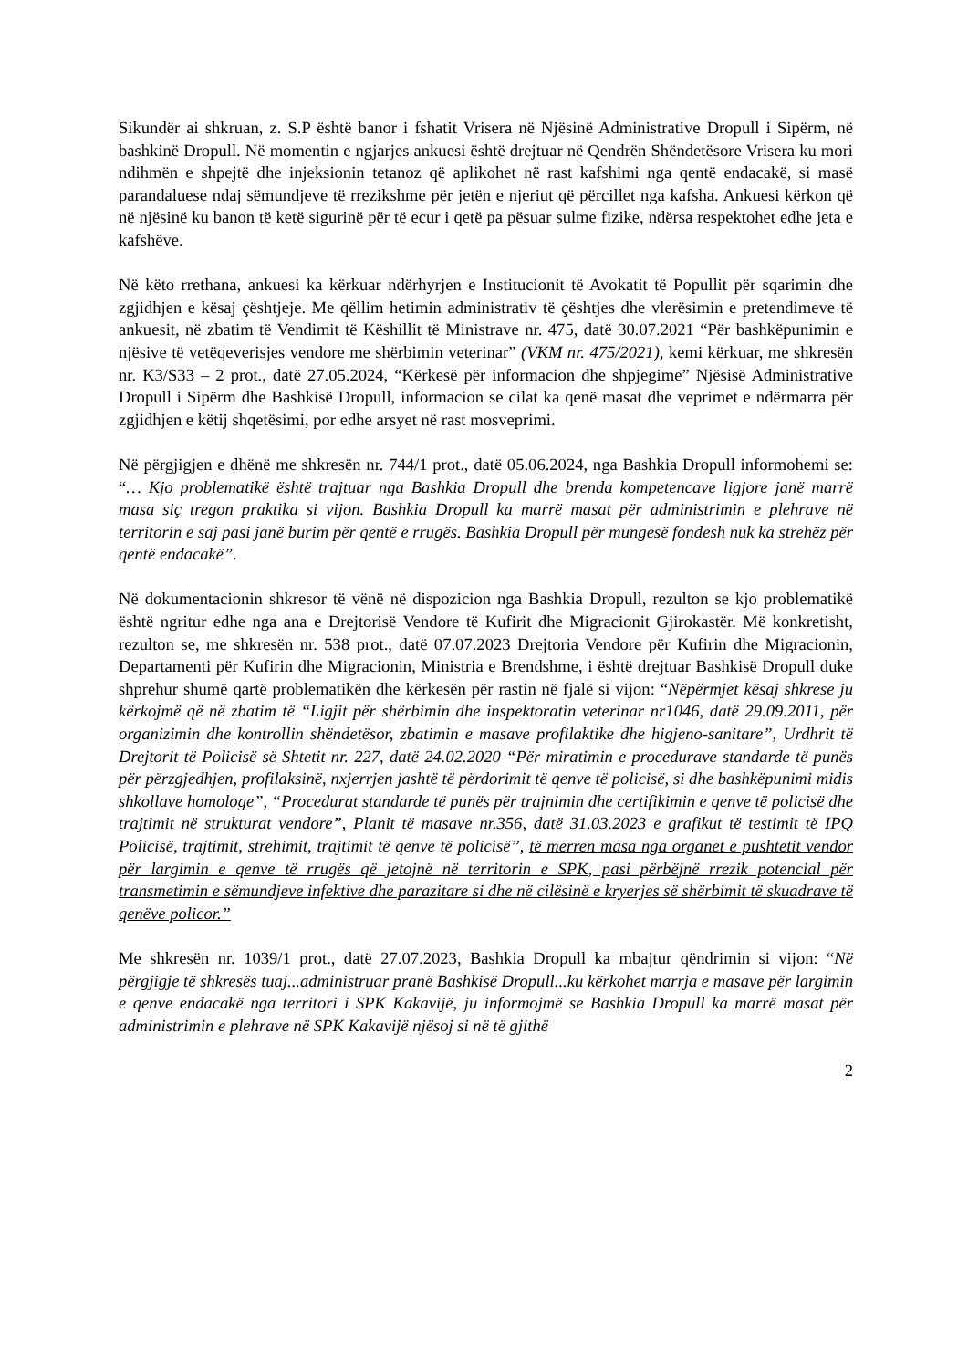Sikundër ai shkruan, z. S.P është banor i fshatit Vrisera në Njësinë Administrative Dropull i Sipërm, në bashkinë Dropull. Në momentin e ngjarjes ankuesi është drejtuar në Qendrën Shëndetësore Vrisera ku mori ndihmën e shpejtë dhe injeksionin tetanoz që aplikohet në rast kafshimi nga qentë endacakë, si masë parandaluese ndaj sëmundjeve të rrezikshme për jetën e njeriut që përcillet nga kafsha. Ankuesi kërkon që në njësinë ku banon të ketë sigurinë për të ecur i qetë pa pësuar sulme fizike, ndërsa respektohet edhe jeta e kafshëve.
Në këto rrethana, ankuesi ka kërkuar ndërhyrjen e Institucionit të Avokatit të Popullit për sqarimin dhe zgjidhjen e kësaj çështjeje. Me qëllim hetimin administrativ të çështjes dhe vlerësimin e pretendimeve të ankuesit, në zbatim të Vendimit të Këshillit të Ministrave nr. 475, datë 30.07.2021 “Për bashkëpunimin e njësive të vetëqeverisjes vendore me shërbimin veterinar” (VKM nr. 475/2021), kemi kërkuar, me shkresën nr. K3/S33 – 2 prot., datë 27.05.2024, “Kërkesë për informacion dhe shpjegime” Njësisë Administrative Dropull i Sipërm dhe Bashkisë Dropull, informacion se cilat ka qenë masat dhe veprimet e ndërmarra për zgjidhjen e këtij shqetësimi, por edhe arsyet në rast mosveprimi.
Në përgjigjen e dhënë me shkresën nr. 744/1 prot., datë 05.06.2024, nga Bashkia Dropull informohemi se: “… Kjo problematikë është trajtuar nga Bashkia Dropull dhe brenda kompetencave ligjore janë marrë masa siç tregon praktika si vijon. Bashkia Dropull ka marrë masat për administrimin e plehrave në territorin e saj pasi janë burim për qentë e rrugës. Bashkia Dropull për mungesë fondesh nuk ka strehëz për qentë endacakë”.
Në dokumentacionin shkresor të vënë në dispozicion nga Bashkia Dropull, rezulton se kjo problematikë është ngritur edhe nga ana e Drejtorisë Vendore të Kufirit dhe Migracionit Gjirokastër. Më konkretisht, rezulton se, me shkresën nr. 538 prot., datë 07.07.2023 Drejtoria Vendore për Kufirin dhe Migracionin, Departamenti për Kufirin dhe Migracionin, Ministria e Brendshme, i është drejtuar Bashkisë Dropull duke shprehur shumë qartë problematikën dhe kërkesën për rastin në fjalë si vijon: “Nëpërmjet kësaj shkrese ju kërkojmë që në zbatim të “Ligjit për shërbimin dhe inspektoratin veterinar nr1046, datë 29.09.2011, për organizimin dhe kontrollin shëndetësor, zbatimin e masave profilaktike dhe higjeno-sanitare”, Urdhrit të Drejtorit të Policisë së Shtetit nr. 227, datë 24.02.2020 “Për miratimin e procedurave standarde të punës për përzgjedhjen, profilaksinë, nxjerrjen jashtë të përdorimit të qenve të policisë, si dhe bashkëpunimi midis shkollave homologe”, “Procedurat standarde të punës për trajnimin dhe certifikimin e qenve të policisë dhe trajtimit në strukturat vendore”, Planit të masave nr.356, datë 31.03.2023 e grafikut të testimit të IPQ Policisë, trajtimit, strehimit, trajtimit të qenve të policisë”, të merren masa nga organet e pushtetit vendor për largimin e qenve të rrugës që jetojnë në territorin e SPK, pasi përbëjnë rrezik potencial për transmetimin e sëmundjeve infektive dhe parazitare si dhe në cilësinë e kryerjes së shërbimit të skuadrave të qenëve policor.”
Me shkresën nr. 1039/1 prot., datë 27.07.2023, Bashkia Dropull ka mbajtur qëndrimin si vijon: “Në përgjigje të shkresës tuaj...administruar pranë Bashkisë Dropull...ku kërkohet marrja e masave për largimin e qenve endacakë nga territori i SPK Kakavijë, ju informojmë se Bashkia Dropull ka marrë masat për administrimin e plehrave në SPK Kakavijë njësoj si në të gjithë
2